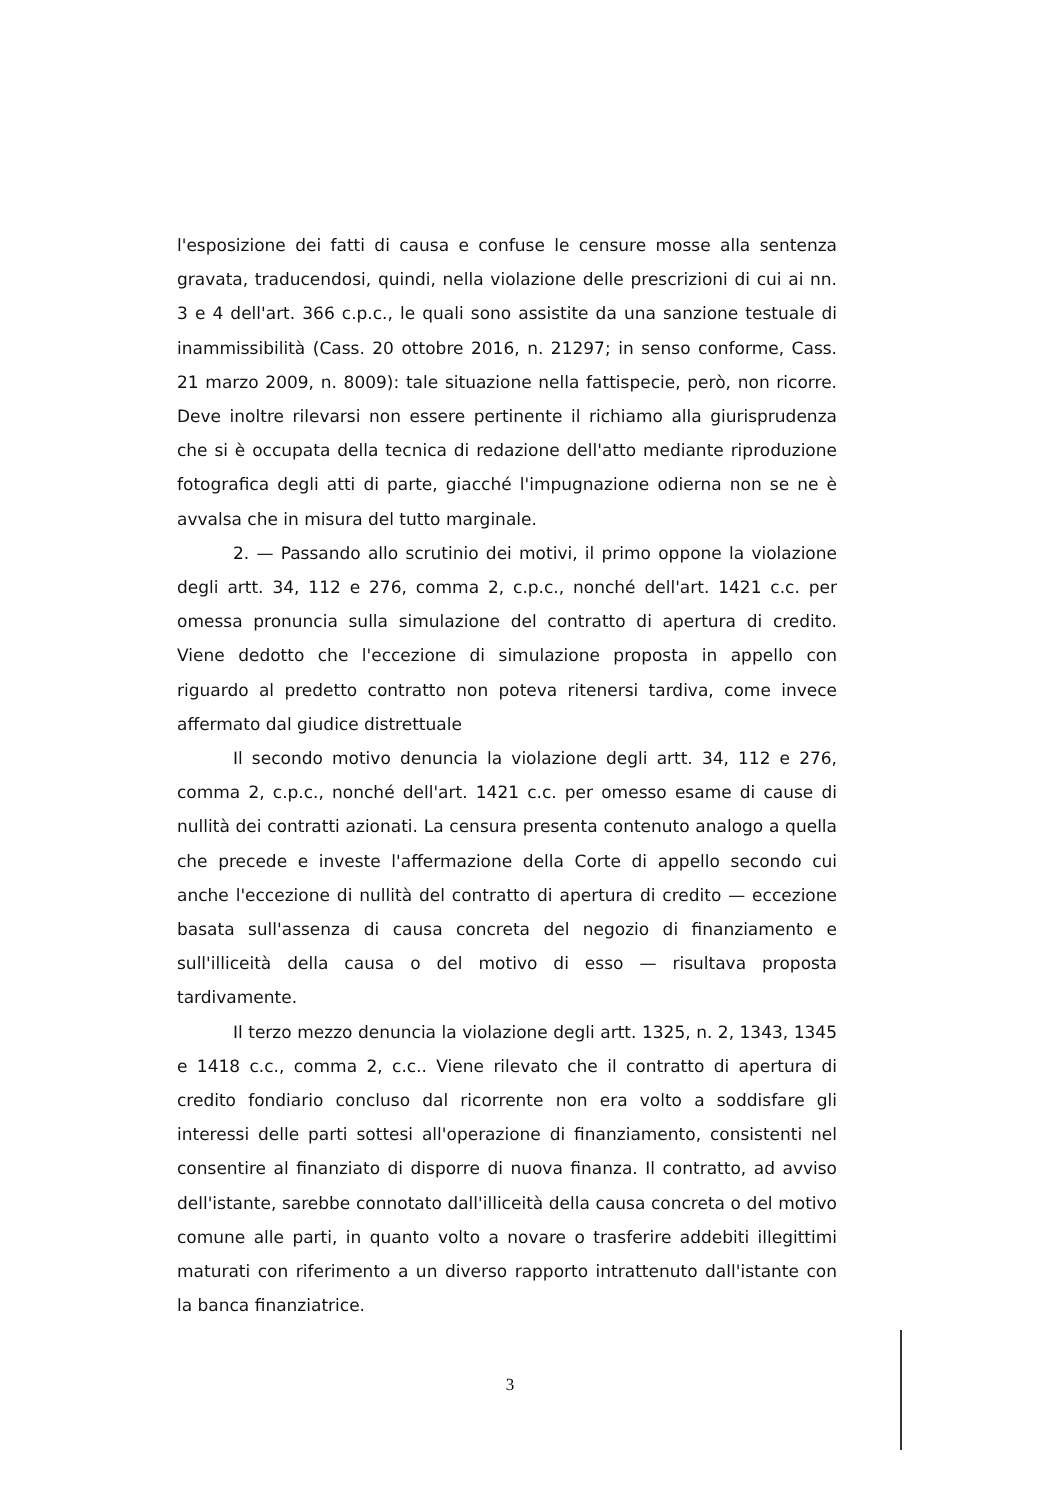l'esposizione dei fatti di causa e confuse le censure mosse alla sentenza gravata, traducendosi, quindi, nella violazione delle prescrizioni di cui ai nn. 3 e 4 dell'art. 366 c.p.c., le quali sono assistite da una sanzione testuale di inammissibilità (Cass. 20 ottobre 2016, n. 21297; in senso conforme, Cass. 21 marzo 2009, n. 8009): tale situazione nella fattispecie, però, non ricorre. Deve inoltre rilevarsi non essere pertinente il richiamo alla giurisprudenza che si è occupata della tecnica di redazione dell'atto mediante riproduzione fotografica degli atti di parte, giacché l'impugnazione odierna non se ne è avvalsa che in misura del tutto marginale.
2. — Passando allo scrutinio dei motivi, il primo oppone la violazione degli artt. 34, 112 e 276, comma 2, c.p.c., nonché dell'art. 1421 c.c. per omessa pronuncia sulla simulazione del contratto di apertura di credito. Viene dedotto che l'eccezione di simulazione proposta in appello con riguardo al predetto contratto non poteva ritenersi tardiva, come invece affermato dal giudice distrettuale
Il secondo motivo denuncia la violazione degli artt. 34, 112 e 276, comma 2, c.p.c., nonché dell'art. 1421 c.c. per omesso esame di cause di nullità dei contratti azionati. La censura presenta contenuto analogo a quella che precede e investe l'affermazione della Corte di appello secondo cui anche l'eccezione di nullità del contratto di apertura di credito — eccezione basata sull'assenza di causa concreta del negozio di finanziamento e sull'illiceità della causa o del motivo di esso — risultava proposta tardivamente.
Il terzo mezzo denuncia la violazione degli artt. 1325, n. 2, 1343, 1345 e 1418 c.c., comma 2, c.c.. Viene rilevato che il contratto di apertura di credito fondiario concluso dal ricorrente non era volto a soddisfare gli interessi delle parti sottesi all'operazione di finanziamento, consistenti nel consentire al finanziato di disporre di nuova finanza. Il contratto, ad avviso dell'istante, sarebbe connotato dall'illiceità della causa concreta o del motivo comune alle parti, in quanto volto a novare o trasferire addebiti illegittimi maturati con riferimento a un diverso rapporto intrattenuto dall'istante con la banca finanziatrice.
3